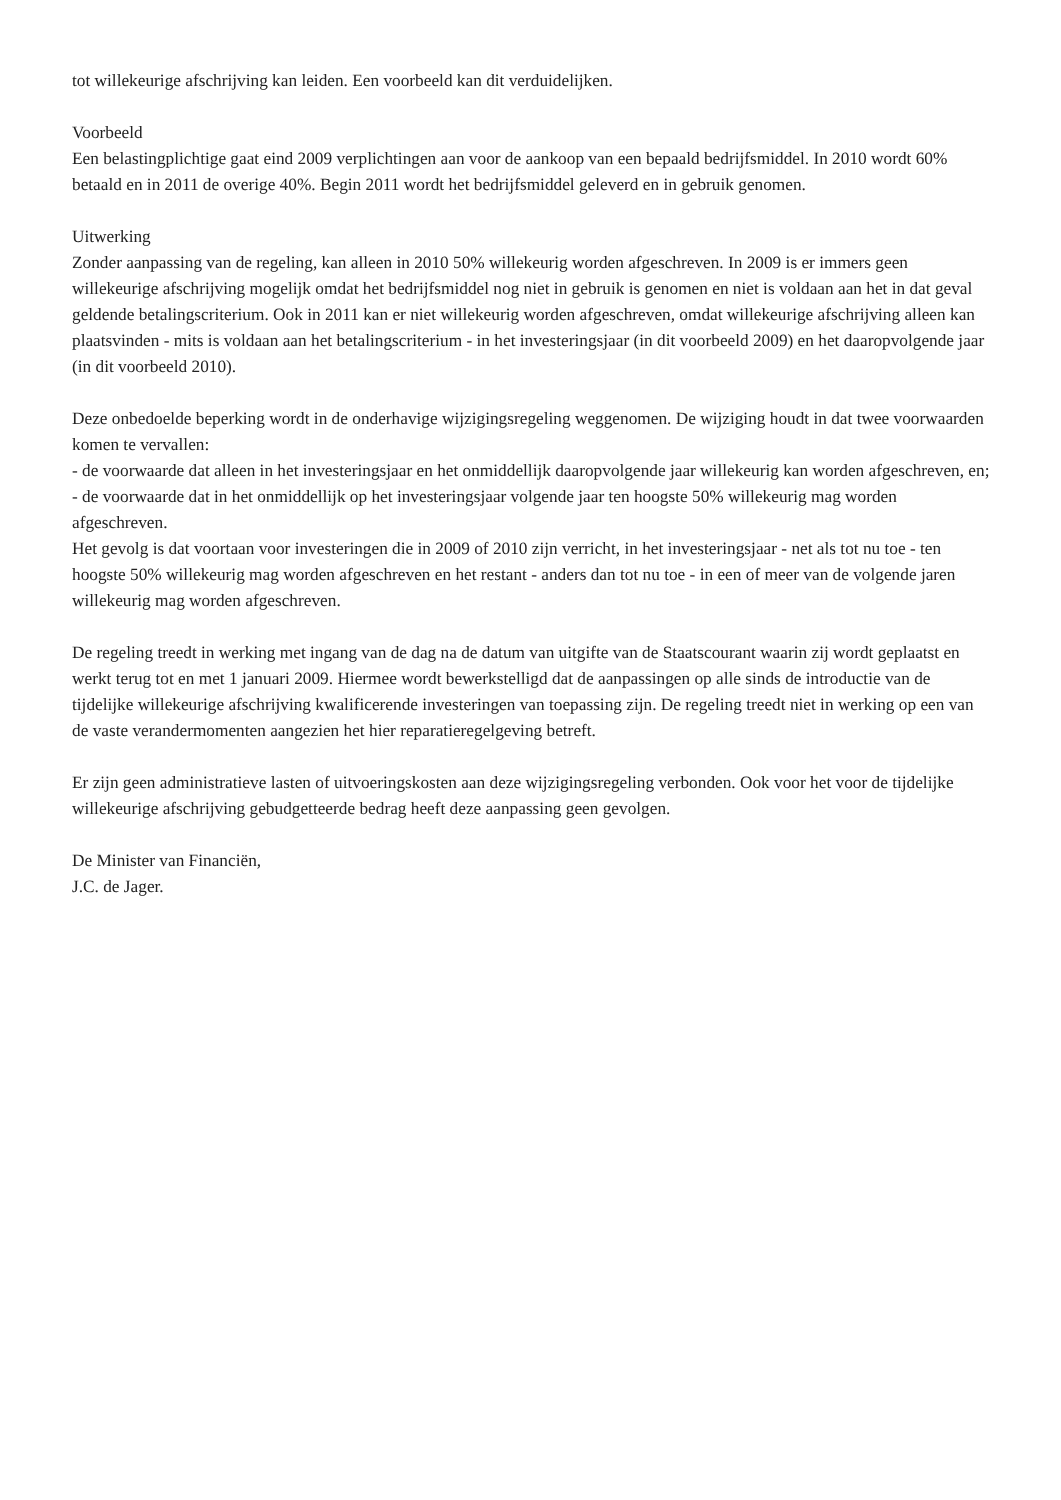tot willekeurige afschrijving kan leiden. Een voorbeeld kan dit verduidelijken.
Voorbeeld
Een belastingplichtige gaat eind 2009 verplichtingen aan voor de aankoop van een bepaald bedrijfsmiddel. In 2010 wordt 60% betaald en in 2011 de overige 40%. Begin 2011 wordt het bedrijfsmiddel geleverd en in gebruik genomen.
Uitwerking
Zonder aanpassing van de regeling, kan alleen in 2010 50% willekeurig worden afgeschreven. In 2009 is er immers geen willekeurige afschrijving mogelijk omdat het bedrijfsmiddel nog niet in gebruik is genomen en niet is voldaan aan het in dat geval geldende betalingscriterium. Ook in 2011 kan er niet willekeurig worden afgeschreven, omdat willekeurige afschrijving alleen kan plaatsvinden - mits is voldaan aan het betalingscriterium - in het investeringsjaar (in dit voorbeeld 2009) en het daaropvolgende jaar (in dit voorbeeld 2010).
Deze onbedoelde beperking wordt in de onderhavige wijzigingsregeling weggenomen. De wijziging houdt in dat twee voorwaarden komen te vervallen:
- de voorwaarde dat alleen in het investeringsjaar en het onmiddellijk daaropvolgende jaar willekeurig kan worden afgeschreven, en;
- de voorwaarde dat in het onmiddellijk op het investeringsjaar volgende jaar ten hoogste 50% willekeurig mag worden afgeschreven.
Het gevolg is dat voortaan voor investeringen die in 2009 of 2010 zijn verricht, in het investeringsjaar - net als tot nu toe - ten hoogste 50% willekeurig mag worden afgeschreven en het restant - anders dan tot nu toe - in een of meer van de volgende jaren willekeurig mag worden afgeschreven.
De regeling treedt in werking met ingang van de dag na de datum van uitgifte van de Staatscourant waarin zij wordt geplaatst en werkt terug tot en met 1 januari 2009. Hiermee wordt bewerkstelligd dat de aanpassingen op alle sinds de introductie van de tijdelijke willekeurige afschrijving kwalificerende investeringen van toepassing zijn. De regeling treedt niet in werking op een van de vaste verandermomenten aangezien het hier reparatieregelgeving betreft.
Er zijn geen administratieve lasten of uitvoeringskosten aan deze wijzigingsregeling verbonden. Ook voor het voor de tijdelijke willekeurige afschrijving gebudgetteerde bedrag heeft deze aanpassing geen gevolgen.
De Minister van Financiën,
J.C. de Jager.